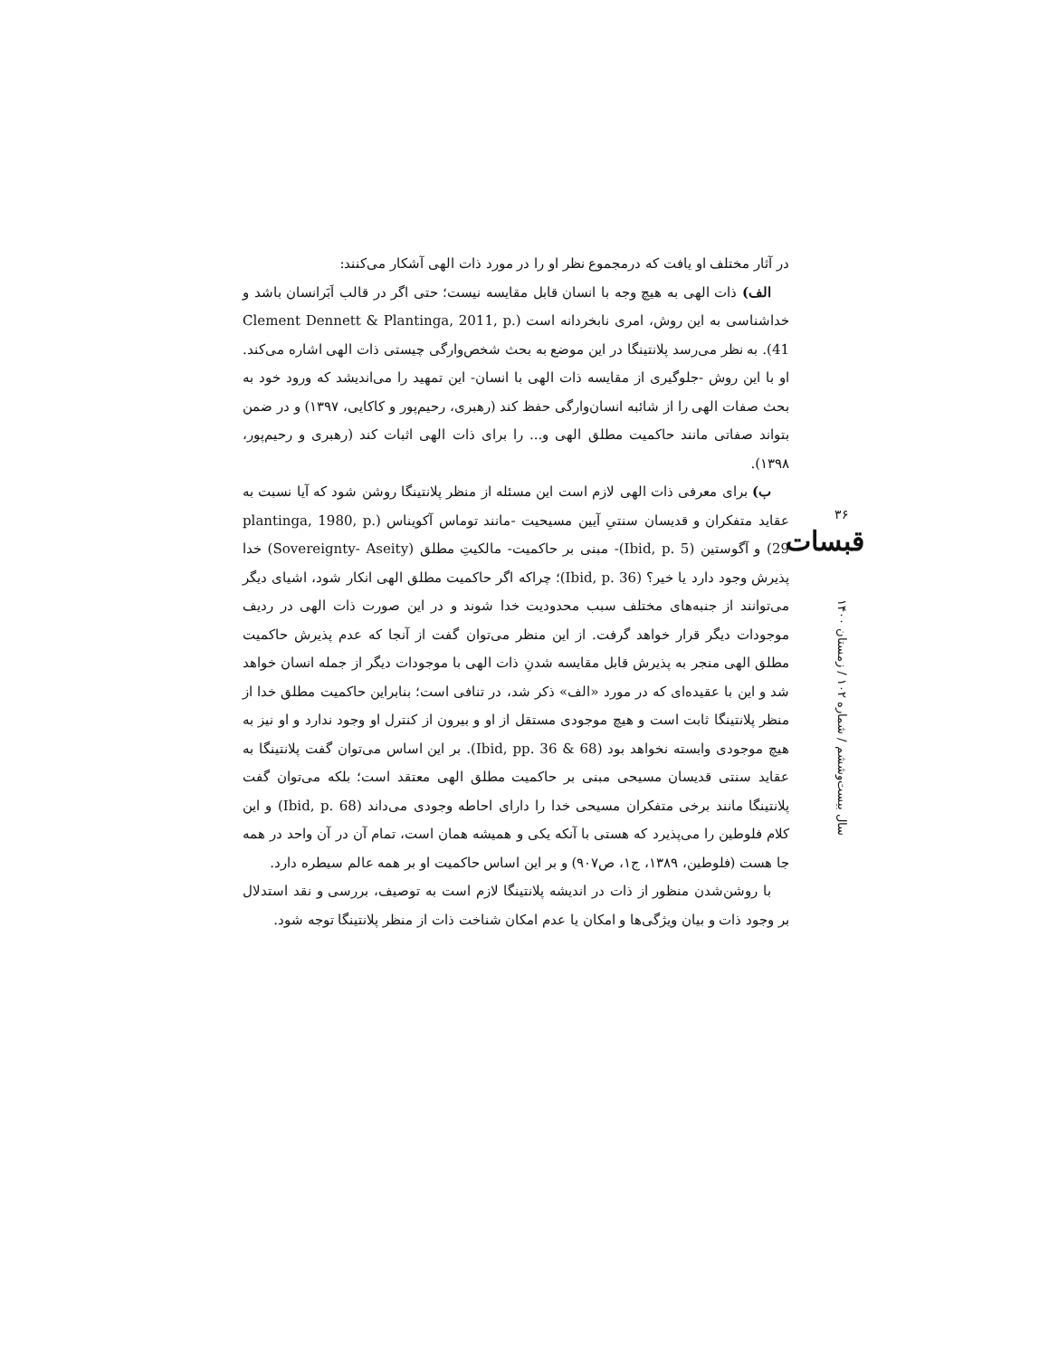در آثار مختلف او یافت که درمجموع نظر او را در مورد ذات الهی آشکار می‌کنند:
الف) ذات الهی به هیچ وجه با انسان قابل مقایسه نیست؛ حتی اگر در قالب اَبَرانسان باشد و خداشناسی به این روش، امری نابخردانه است (Clement Dennett & Plantinga, 2011, p. 41). به نظر می‌رسد پلانتینگا در این موضع به بحث شخص‌وارگی چیستی ذات الهی اشاره می‌کند. او با این روش -جلوگیری از مقایسه ذات الهی با انسان- این تمهید را می‌اندیشد که ورود خود به بحث صفات الهی را از شائبه انسان‌وارگی حفظ کند (رهبری، رحیم‌پور و کاکایی، ۱۳۹۷) و در ضمن بتواند صفاتی مانند حاکمیت مطلق الهی و... را برای ذات الهی اثبات کند (رهبری و رحیم‌پور، ۱۳۹۸).
ب) برای معرفی ذات الهی لازم است این مسئله از منظر پلانتینگا روشن شود که آیا نسبت به عقاید متفکران و قدیسان سنتیِ آیین مسیحیت -مانند توماس آکویناس (plantinga, 1980, p. 29) و آگوستین (Ibid, p. 5)- مبنی بر حاکمیت- مالکیتِ مطلق (Sovereignty- Aseity) خدا پذیرش وجود دارد یا خیر؟ (Ibid, p. 36)؛ چراکه اگر حاکمیت مطلق الهی انکار شود، اشیای دیگر می‌توانند از جنبه‌های مختلف سبب محدودیت خدا شوند و در این صورت ذات الهی در ردیف موجودات دیگر قرار خواهد گرفت. از این منظر می‌توان گفت از آنجا که عدم پذیرش حاکمیت مطلق الهی منجر به پذیرش قابل مقایسه شدنِ ذات الهی با موجودات دیگر از جمله انسان خواهد شد و این با عقیده‌ای که در مورد «الف» ذکر شد، در تنافی است؛ بنابراین حاکمیت مطلق خدا از منظر پلانتینگا ثابت است و هیچ موجودی مستقل از او و بیرون از کنترل او وجود ندارد و او نیز به هیچ موجودی وابسته نخواهد بود (Ibid, pp. 36 & 68). بر این اساس می‌توان گفت پلانتینگا به عقاید سنتی قدیسان مسیحی مبنی بر حاکمیت مطلق الهی معتقد است؛ بلکه می‌توان گفت پلانتینگا مانند برخی متفکران مسیحی خدا را دارای احاطه وجودی می‌داند (Ibid, p. 68) و این کلام فلوطین را می‌پذیرد که هستی با آنکه یکی و همیشه همان است، تمام آن در آن واحد در همه جا هست (فلوطین، ۱۳۸۹، ج۱، ص۹۰۷) و بر این اساس حاکمیت او بر همه عالم سیطره دارد.
با روشن‌شدن منظور از ذات در اندیشه پلانتینگا لازم است به توصیف، بررسی و نقد استدلال بر وجود ذات و بیان ویژگی‌ها و امکان یا عدم امکان شناخت ذات از منظر پلانتینگا توجه شود.
۳۶
قبسات
سال بیست‌وششم / شماره ۱۰۲ / زمستان ۱۴۰۰